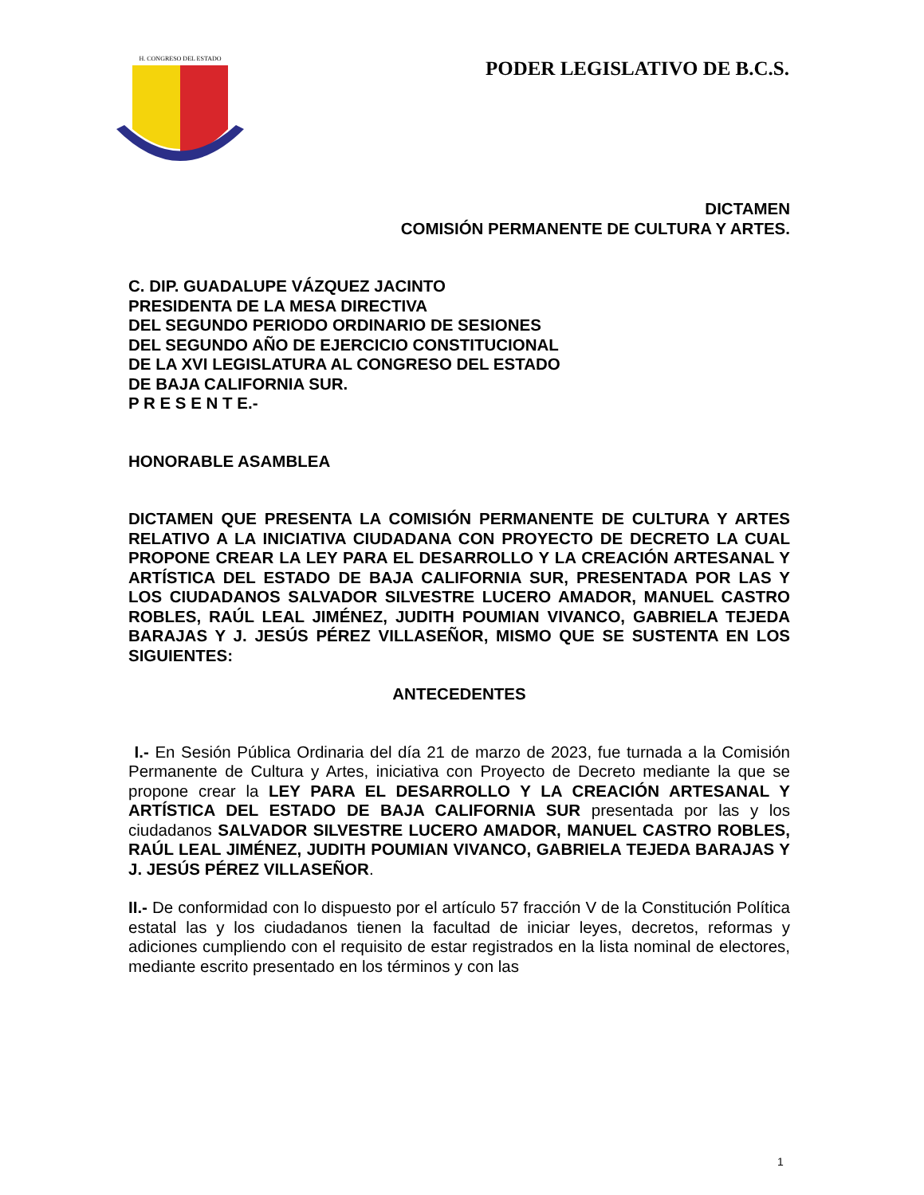H. CONGRESO DEL ESTADO
PODER LEGISLATIVO DE B.C.S.
DICTAMEN
COMISIÓN PERMANENTE DE CULTURA Y ARTES.
C. DIP. GUADALUPE VÁZQUEZ JACINTO
PRESIDENTA DE LA MESA DIRECTIVA
DEL SEGUNDO PERIODO ORDINARIO DE SESIONES
DEL SEGUNDO AÑO DE EJERCICIO CONSTITUCIONAL
DE LA XVI LEGISLATURA AL CONGRESO DEL ESTADO
DE BAJA CALIFORNIA SUR.
P R E S E N T E.-
HONORABLE ASAMBLEA
DICTAMEN QUE PRESENTA LA COMISIÓN PERMANENTE DE CULTURA Y ARTES RELATIVO A LA INICIATIVA CIUDADANA CON PROYECTO DE DECRETO LA CUAL PROPONE CREAR LA LEY PARA EL DESARROLLO Y LA CREACIÓN ARTESANAL Y ARTÍSTICA DEL ESTADO DE BAJA CALIFORNIA SUR, PRESENTADA POR LAS Y LOS CIUDADANOS SALVADOR SILVESTRE LUCERO AMADOR, MANUEL CASTRO ROBLES, RAÚL LEAL JIMÉNEZ, JUDITH POUMIAN VIVANCO, GABRIELA TEJEDA BARAJAS Y J. JESÚS PÉREZ VILLASEÑOR, MISMO QUE SE SUSTENTA EN LOS SIGUIENTES:
ANTECEDENTES
I.- En Sesión Pública Ordinaria del día 21 de marzo de 2023, fue turnada a la Comisión Permanente de Cultura y Artes, iniciativa con Proyecto de Decreto mediante la que se propone crear la LEY PARA EL DESARROLLO Y LA CREACIÓN ARTESANAL Y ARTÍSTICA DEL ESTADO DE BAJA CALIFORNIA SUR presentada por las y los ciudadanos SALVADOR SILVESTRE LUCERO AMADOR, MANUEL CASTRO ROBLES, RAÚL LEAL JIMÉNEZ, JUDITH POUMIAN VIVANCO, GABRIELA TEJEDA BARAJAS Y J. JESÚS PÉREZ VILLASEÑOR.
II.- De conformidad con lo dispuesto por el artículo 57 fracción V de la Constitución Política estatal las y los ciudadanos tienen la facultad de iniciar leyes, decretos, reformas y adiciones cumpliendo con el requisito de estar registrados en la lista nominal de electores, mediante escrito presentado en los términos y con las
1